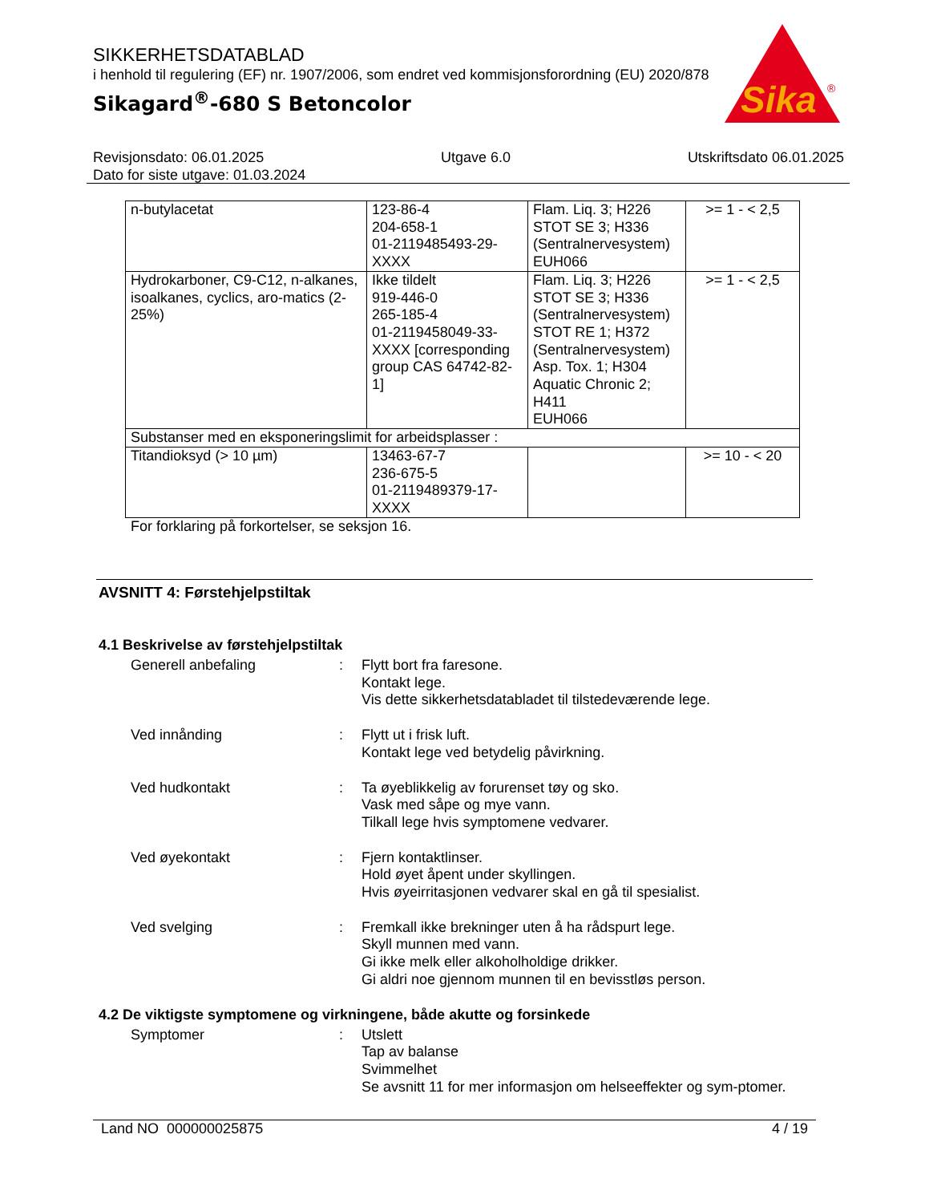SIKKERHETSDATABLAD
i henhold til regulering (EF) nr. 1907/2006, som endret ved kommisjonsforordning (EU) 2020/878
Sikagard<sup>®</sup>-680 S Betoncolor
Sika
®
Revisjonsdato: 06.01.2025 Utgave 6.0 Utskriftsdato 06.01.2025
Dato for siste utgave: 01.03.2024
| n-butylacetat | 123-86-4 204-658-1 01-2119485493-29-XXXX | Flam. Liq. 3; H226 STOT SE 3; H336 (Sentralnervesystem) EUH066 | >= 1 - < 2,5 |
| Hydrokarboner, C9-C12, n-alkanes, isoalkanes, cyclics, aro-matics (2-25%) | Ikke tildelt 919-446-0 265-185-4 01-2119458049-33-XXXX [corresponding group CAS 64742-82-1] | Flam. Liq. 3; H226 STOT SE 3; H336 (Sentralnervesystem) STOT RE 1; H372 (Sentralnervesystem) Asp. Tox. 1; H304 Aquatic Chronic 2; H411 EUH066 | >= 1 - < 2,5 |
| Substanser med en eksponeringslimit for arbeidsplasser : | | | |
| Titandioksyd (> 10 µm) | 13463-67-7 236-675-5 01-2119489379-17-XXXX | | >= 10 - < 20 |
For forklaring på forkortelser, se seksjon 16.
AVSNITT 4: Førstehjelpstiltak
4.1 Beskrivelse av førstehjelpstiltak
Generell anbefaling : Flytt bort fra faresone.
Kontakt lege.
Vis dette sikkerhetsdatabladet til tilstedeværende lege.
Ved innånding : Flytt ut i frisk luft.
Kontakt lege ved betydelig påvirkning.
Ved hudkontakt : Ta øyeblikkelig av forurenset tøy og sko.
Vask med såpe og mye vann.
Tilkall lege hvis symptomene vedvarer.
Ved øyekontakt : Fjern kontaktlinser.
Hold øyet åpent under skyllingen.
Hvis øyeirritasjonen vedvarer skal en gå til spesialist.
Ved svelging : Fremkall ikke brekninger uten å ha rådspurt lege.
Skyll munnen med vann.
Gi ikke melk eller alkoholholdige drikker.
Gi aldri noe gjennom munnen til en bevisstløs person.
4.2 De viktigste symptomene og virkningene, både akutte og forsinkede
Symptomer : Utslett
Tap av balanse
Svimmelhet
Se avsnitt 11 for mer informasjon om helseeffekter og sym-ptomer.
Land NO 000000025875 4 / 19